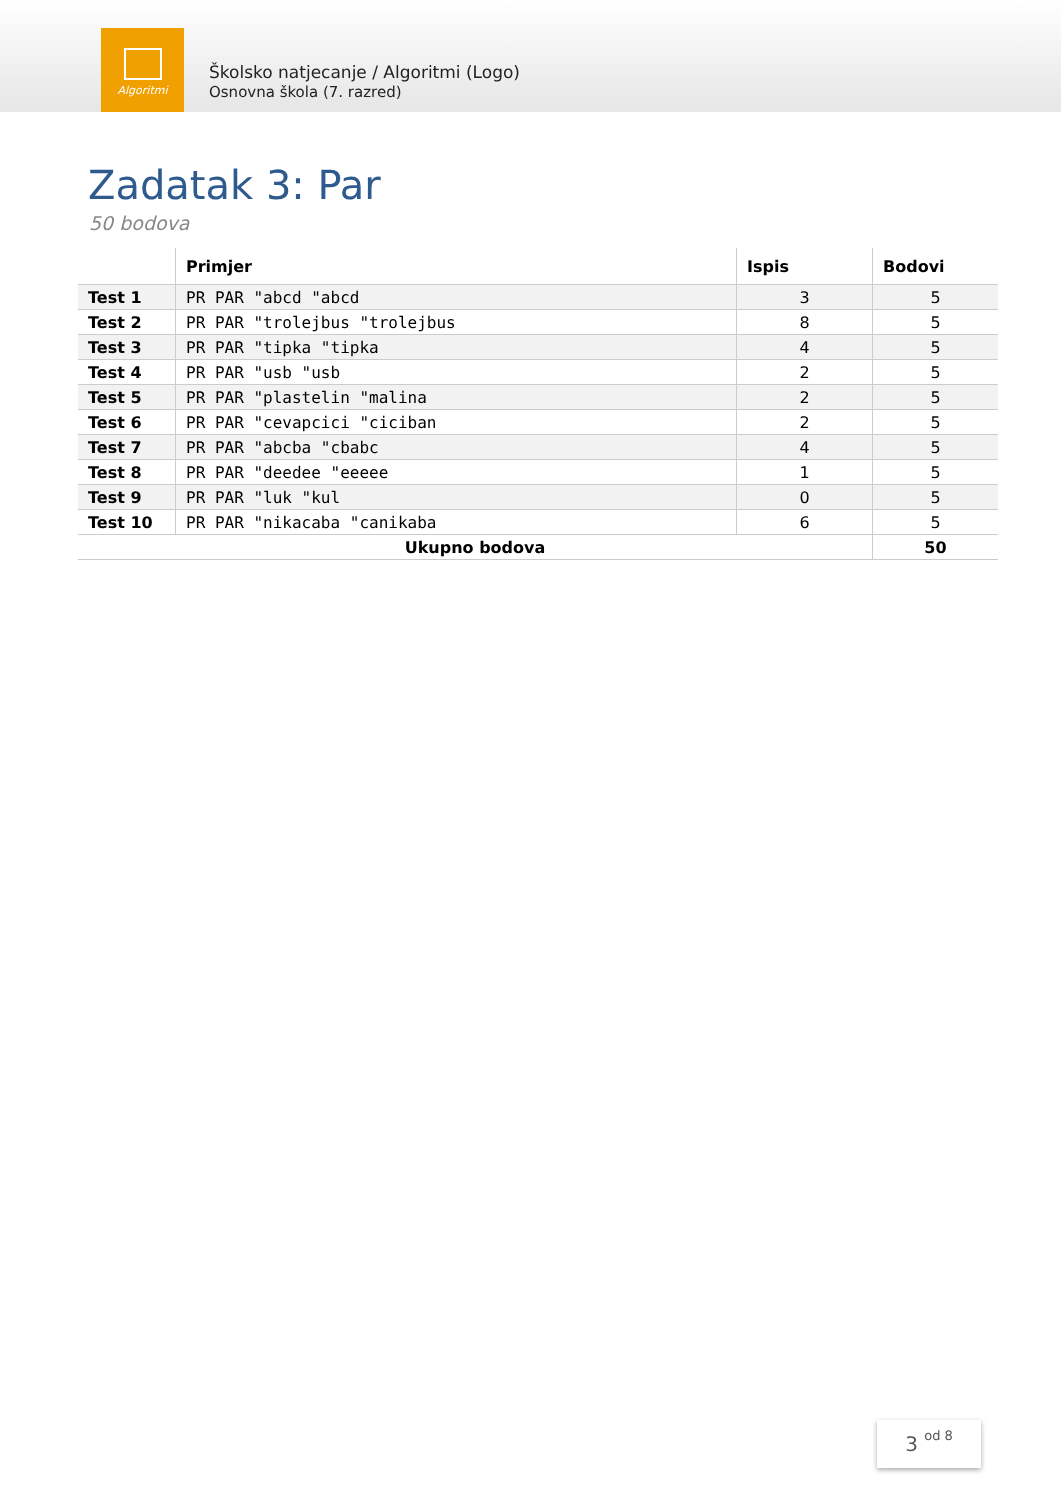Algoritmi
Školsko natjecanje / Algoritmi (Logo)
Osnovna škola (7. razred)
Zadatak 3: Par
50 bodova
| | Primjer | Ispis | Bodovi |
| --- | --- | --- | --- |
| Test 1 | PR PAR "abcd "abcd | 3 | 5 |
| Test 2 | PR PAR "trolejbus "trolejbus | 8 | 5 |
| Test 3 | PR PAR "tipka "tipka | 4 | 5 |
| Test 4 | PR PAR "usb "usb | 2 | 5 |
| Test 5 | PR PAR "plastelin "malina | 2 | 5 |
| Test 6 | PR PAR "cevapcici "ciciban | 2 | 5 |
| Test 7 | PR PAR "abcba "cbabc | 4 | 5 |
| Test 8 | PR PAR "deedee "eeeee | 1 | 5 |
| Test 9 | PR PAR "luk "kul | 0 | 5 |
| Test 10 | PR PAR "nikacaba "canikaba | 6 | 5 |
| Ukupno bodova | | | 50 |
3 od 8